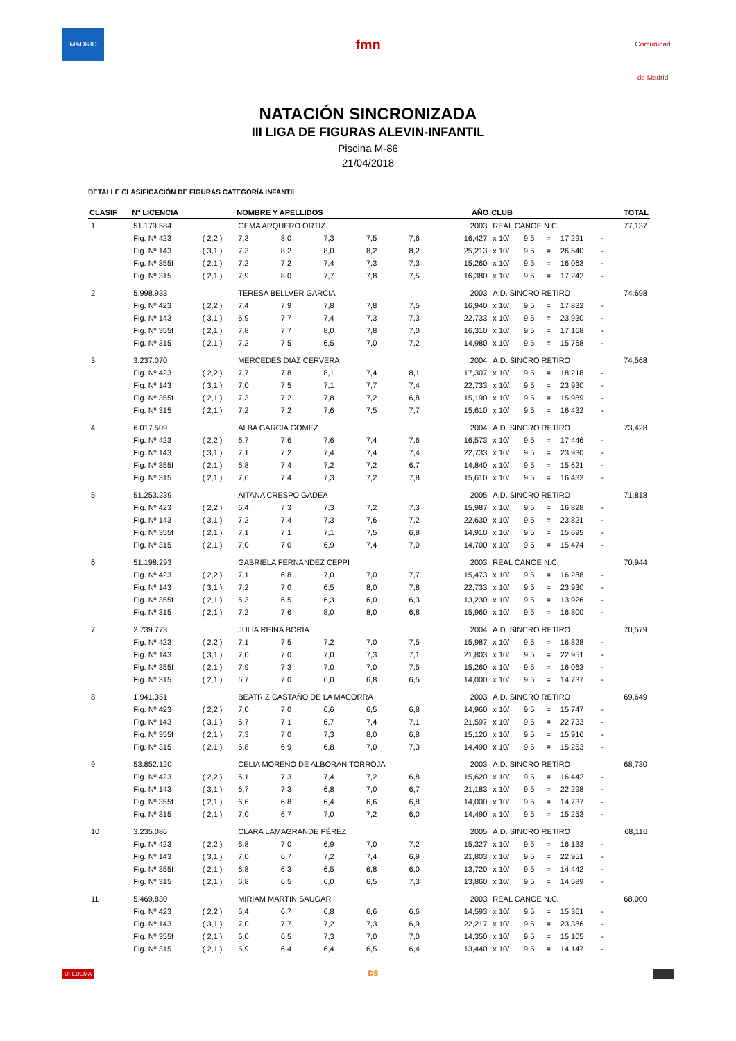MADRID
fmn
Comunidad de Madrid
NATACIÓN SINCRONIZADA
III LIGA DE FIGURAS ALEVIN-INFANTIL
Piscina M-86
21/04/2018
DETALLE CLASIFICACIÓN DE FIGURAS CATEGORÍA INFANTIL
| CLASIF | Nº LICENCIA | | NOMBRE Y APELLIDOS | | | | | AÑO | CLUB | | | | | TOTAL |
| --- | --- | --- | --- | --- | --- | --- | --- | --- | --- | --- | --- | --- | --- | --- |
| 1 | 51.179.584 | | GEMA ARQUERO ORTIZ | | | | | 2003 | REAL CANOE N.C. | | | | | 77,137 |
| | Fig. Nº 423 | ( 2,2 ) | 7,3 | 8,0 | 7,3 | 7,5 | 7,6 | 16,427 | x 10/ | 9,5 | = | 17,291 | - | |
| | Fig. Nº 143 | ( 3,1 ) | 7,3 | 8,2 | 8,0 | 8,2 | 8,2 | 25,213 | x 10/ | 9,5 | = | 26,540 | - | |
| | Fig. Nº 355f | ( 2,1 ) | 7,2 | 7,2 | 7,4 | 7,3 | 7,3 | 15,260 | x 10/ | 9,5 | = | 16,063 | - | |
| | Fig. Nº 315 | ( 2,1 ) | 7,9 | 8,0 | 7,7 | 7,8 | 7,5 | 16,380 | x 10/ | 9,5 | = | 17,242 | - | |
| 2 | 5.998.933 | | TERESA BELLVER GARCIA | | | | | 2003 | A.D. SINCRO RETIRO | | | | | 74,698 |
| | Fig. Nº 423 | ( 2,2 ) | 7,4 | 7,9 | 7,8 | 7,8 | 7,5 | 16,940 | x 10/ | 9,5 | = | 17,832 | - | |
| | Fig. Nº 143 | ( 3,1 ) | 6,9 | 7,7 | 7,4 | 7,3 | 7,3 | 22,733 | x 10/ | 9,5 | = | 23,930 | - | |
| | Fig. Nº 355f | ( 2,1 ) | 7,8 | 7,7 | 8,0 | 7,8 | 7,0 | 16,310 | x 10/ | 9,5 | = | 17,168 | - | |
| | Fig. Nº 315 | ( 2,1 ) | 7,2 | 7,5 | 6,5 | 7,0 | 7,2 | 14,980 | x 10/ | 9,5 | = | 15,768 | - | |
| 3 | 3.237.070 | | MERCEDES DIAZ CERVERA | | | | | 2004 | A.D. SINCRO RETIRO | | | | | 74,568 |
| | Fig. Nº 423 | ( 2,2 ) | 7,7 | 7,8 | 8,1 | 7,4 | 8,1 | 17,307 | x 10/ | 9,5 | = | 18,218 | - | |
| | Fig. Nº 143 | ( 3,1 ) | 7,0 | 7,5 | 7,1 | 7,7 | 7,4 | 22,733 | x 10/ | 9,5 | = | 23,930 | - | |
| | Fig. Nº 355f | ( 2,1 ) | 7,3 | 7,2 | 7,8 | 7,2 | 6,8 | 15,190 | x 10/ | 9,5 | = | 15,989 | - | |
| | Fig. Nº 315 | ( 2,1 ) | 7,2 | 7,2 | 7,6 | 7,5 | 7,7 | 15,610 | x 10/ | 9,5 | = | 16,432 | - | |
| 4 | 6.017.509 | | ALBA GARCIA GOMEZ | | | | | 2004 | A.D. SINCRO RETIRO | | | | | 73,428 |
| | Fig. Nº 423 | ( 2,2 ) | 6,7 | 7,6 | 7,6 | 7,4 | 7,6 | 16,573 | x 10/ | 9,5 | = | 17,446 | - | |
| | Fig. Nº 143 | ( 3,1 ) | 7,1 | 7,2 | 7,4 | 7,4 | 7,4 | 22,733 | x 10/ | 9,5 | = | 23,930 | - | |
| | Fig. Nº 355f | ( 2,1 ) | 6,8 | 7,4 | 7,2 | 7,2 | 6,7 | 14,840 | x 10/ | 9,5 | = | 15,621 | - | |
| | Fig. Nº 315 | ( 2,1 ) | 7,6 | 7,4 | 7,3 | 7,2 | 7,8 | 15,610 | x 10/ | 9,5 | = | 16,432 | - | |
| 5 | 51.253.239 | | AITANA CRESPO GADEA | | | | | 2005 | A.D. SINCRO RETIRO | | | | | 71,818 |
| | Fig. Nº 423 | ( 2,2 ) | 6,4 | 7,3 | 7,3 | 7,2 | 7,3 | 15,987 | x 10/ | 9,5 | = | 16,828 | - | |
| | Fig. Nº 143 | ( 3,1 ) | 7,2 | 7,4 | 7,3 | 7,6 | 7,2 | 22,630 | x 10/ | 9,5 | = | 23,821 | - | |
| | Fig. Nº 355f | ( 2,1 ) | 7,1 | 7,1 | 7,1 | 7,5 | 6,8 | 14,910 | x 10/ | 9,5 | = | 15,695 | - | |
| | Fig. Nº 315 | ( 2,1 ) | 7,0 | 7,0 | 6,9 | 7,4 | 7,0 | 14,700 | x 10/ | 9,5 | = | 15,474 | - | |
| 6 | 51.198.293 | | GABRIELA FERNANDEZ CEPPI | | | | | 2003 | REAL CANOE N.C. | | | | | 70,944 |
| | Fig. Nº 423 | ( 2,2 ) | 7,1 | 6,8 | 7,0 | 7,0 | 7,7 | 15,473 | x 10/ | 9,5 | = | 16,288 | - | |
| | Fig. Nº 143 | ( 3,1 ) | 7,2 | 7,0 | 6,5 | 8,0 | 7,8 | 22,733 | x 10/ | 9,5 | = | 23,930 | - | |
| | Fig. Nº 355f | ( 2,1 ) | 6,3 | 6,5 | 6,3 | 6,0 | 6,3 | 13,230 | x 10/ | 9,5 | = | 13,926 | - | |
| | Fig. Nº 315 | ( 2,1 ) | 7,2 | 7,6 | 8,0 | 8,0 | 6,8 | 15,960 | x 10/ | 9,5 | = | 16,800 | - | |
| 7 | 2.739.773 | | JULIA REINA BORIA | | | | | 2004 | A.D. SINCRO RETIRO | | | | | 70,579 |
| | Fig. Nº 423 | ( 2,2 ) | 7,1 | 7,5 | 7,2 | 7,0 | 7,5 | 15,987 | x 10/ | 9,5 | = | 16,828 | - | |
| | Fig. Nº 143 | ( 3,1 ) | 7,0 | 7,0 | 7,0 | 7,3 | 7,1 | 21,803 | x 10/ | 9,5 | = | 22,951 | - | |
| | Fig. Nº 355f | ( 2,1 ) | 7,9 | 7,3 | 7,0 | 7,0 | 7,5 | 15,260 | x 10/ | 9,5 | = | 16,063 | - | |
| | Fig. Nº 315 | ( 2,1 ) | 6,7 | 7,0 | 6,0 | 6,8 | 6,5 | 14,000 | x 10/ | 9,5 | = | 14,737 | - | |
| 8 | 1.941.351 | | BEATRIZ CASTAÑO DE LA MACORRA | | | | | 2003 | A.D. SINCRO RETIRO | | | | | 69,649 |
| | Fig. Nº 423 | ( 2,2 ) | 7,0 | 7,0 | 6,6 | 6,5 | 6,8 | 14,960 | x 10/ | 9,5 | = | 15,747 | - | |
| | Fig. Nº 143 | ( 3,1 ) | 6,7 | 7,1 | 6,7 | 7,4 | 7,1 | 21,597 | x 10/ | 9,5 | = | 22,733 | - | |
| | Fig. Nº 355f | ( 2,1 ) | 7,3 | 7,0 | 7,3 | 8,0 | 6,8 | 15,120 | x 10/ | 9,5 | = | 15,916 | - | |
| | Fig. Nº 315 | ( 2,1 ) | 6,8 | 6,9 | 6,8 | 7,0 | 7,3 | 14,490 | x 10/ | 9,5 | = | 15,253 | - | |
| 9 | 53.852.120 | | CELIA MORENO DE ALBORAN TORROJA | | | | | 2003 | A.D. SINCRO RETIRO | | | | | 68,730 |
| | Fig. Nº 423 | ( 2,2 ) | 6,1 | 7,3 | 7,4 | 7,2 | 6,8 | 15,620 | x 10/ | 9,5 | = | 16,442 | - | |
| | Fig. Nº 143 | ( 3,1 ) | 6,7 | 7,3 | 6,8 | 7,0 | 6,7 | 21,183 | x 10/ | 9,5 | = | 22,298 | - | |
| | Fig. Nº 355f | ( 2,1 ) | 6,6 | 6,8 | 6,4 | 6,6 | 6,8 | 14,000 | x 10/ | 9,5 | = | 14,737 | - | |
| | Fig. Nº 315 | ( 2,1 ) | 7,0 | 6,7 | 7,0 | 7,2 | 6,0 | 14,490 | x 10/ | 9,5 | = | 15,253 | - | |
| 10 | 3.235.086 | | CLARA LAMAGRANDE PÉREZ | | | | | 2005 | A.D. SINCRO RETIRO | | | | | 68,116 |
| | Fig. Nº 423 | ( 2,2 ) | 6,8 | 7,0 | 6,9 | 7,0 | 7,2 | 15,327 | x 10/ | 9,5 | = | 16,133 | - | |
| | Fig. Nº 143 | ( 3,1 ) | 7,0 | 6,7 | 7,2 | 7,4 | 6,9 | 21,803 | x 10/ | 9,5 | = | 22,951 | - | |
| | Fig. Nº 355f | ( 2,1 ) | 6,8 | 6,3 | 6,5 | 6,8 | 6,0 | 13,720 | x 10/ | 9,5 | = | 14,442 | - | |
| | Fig. Nº 315 | ( 2,1 ) | 6,8 | 6,5 | 6,0 | 6,5 | 7,3 | 13,860 | x 10/ | 9,5 | = | 14,589 | - | |
| 11 | 5.469.830 | | MIRIAM MARTIN SAUGAR | | | | | 2003 | REAL CANOE N.C. | | | | | 68,000 |
| | Fig. Nº 423 | ( 2,2 ) | 6,4 | 6,7 | 6,8 | 6,6 | 6,6 | 14,593 | x 10/ | 9,5 | = | 15,361 | - | |
| | Fig. Nº 143 | ( 3,1 ) | 7,0 | 7,7 | 7,2 | 7,3 | 6,9 | 22,217 | x 10/ | 9,5 | = | 23,386 | - | |
| | Fig. Nº 355f | ( 2,1 ) | 6,0 | 6,5 | 7,3 | 7,0 | 7,0 | 14,350 | x 10/ | 9,5 | = | 15,105 | - | |
| | Fig. Nº 315 | ( 2,1 ) | 5,9 | 6,4 | 6,4 | 6,5 | 6,4 | 13,440 | x 10/ | 9,5 | = | 14,147 | - | |
UFEDEMA DS